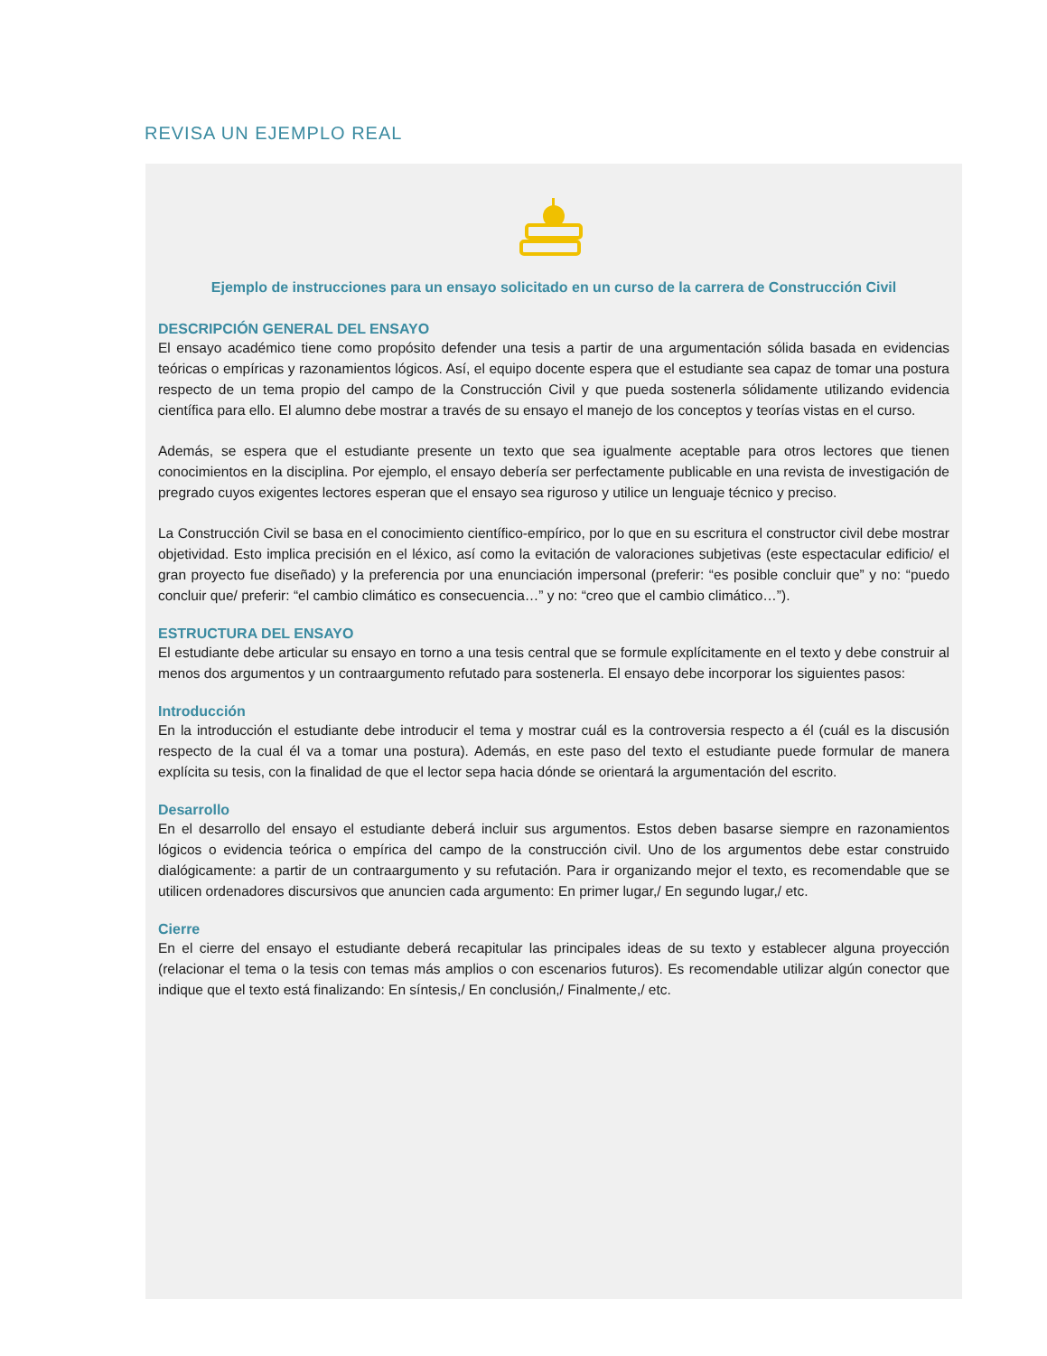REVISA UN EJEMPLO REAL
Ejemplo de instrucciones para un ensayo solicitado en un curso de la carrera de Construcción Civil
DESCRIPCIÓN GENERAL DEL ENSAYO
El ensayo académico tiene como propósito defender una tesis a partir de una argumentación sólida basada en evidencias teóricas o empíricas y razonamientos lógicos. Así, el equipo docente espera que el estudiante sea capaz de tomar una postura respecto de un tema propio del campo de la Construcción Civil y que pueda sostenerla sólidamente utilizando evidencia científica para ello. El alumno debe mostrar a través de su ensayo el manejo de los conceptos y teorías vistas en el curso.
Además, se espera que el estudiante presente un texto que sea igualmente aceptable para otros lectores que tienen conocimientos en la disciplina. Por ejemplo, el ensayo debería ser perfectamente publicable en una revista de investigación de pregrado cuyos exigentes lectores esperan que el ensayo sea riguroso y utilice un lenguaje técnico y preciso.
La Construcción Civil se basa en el conocimiento científico-empírico, por lo que en su escritura el constructor civil debe mostrar objetividad. Esto implica precisión en el léxico, así como la evitación de valoraciones subjetivas (este espectacular edificio/ el gran proyecto fue diseñado) y la preferencia por una enunciación impersonal (preferir: “es posible concluir que” y no: “puedo concluir que/ preferir: “el cambio climático es consecuencia…” y no: “creo que el cambio climático…”).
ESTRUCTURA DEL ENSAYO
El estudiante debe articular su ensayo en torno a una tesis central que se formule explícitamente en el texto y debe construir al menos dos argumentos y un contraargumento refutado para sostenerla. El ensayo debe incorporar los siguientes pasos:
Introducción
En la introducción el estudiante debe introducir el tema y mostrar cuál es la controversia respecto a él (cuál es la discusión respecto de la cual él va a tomar una postura). Además, en este paso del texto el estudiante puede formular de manera explícita su tesis, con la finalidad de que el lector sepa hacia dónde se orientará la argumentación del escrito.
Desarrollo
En el desarrollo del ensayo el estudiante deberá incluir sus argumentos. Estos deben basarse siempre en razonamientos lógicos o evidencia teórica o empírica del campo de la construcción civil. Uno de los argumentos debe estar construido dialógicamente: a partir de un contraargumento y su refutación. Para ir organizando mejor el texto, es recomendable que se utilicen ordenadores discursivos que anuncien cada argumento: En primer lugar,/ En segundo lugar,/ etc.
Cierre
En el cierre del ensayo el estudiante deberá recapitular las principales ideas de su texto y establecer alguna proyección (relacionar el tema o la tesis con temas más amplios o con escenarios futuros). Es recomendable utilizar algún conector que indique que el texto está finalizando: En síntesis,/ En conclusión,/ Finalmente,/ etc.